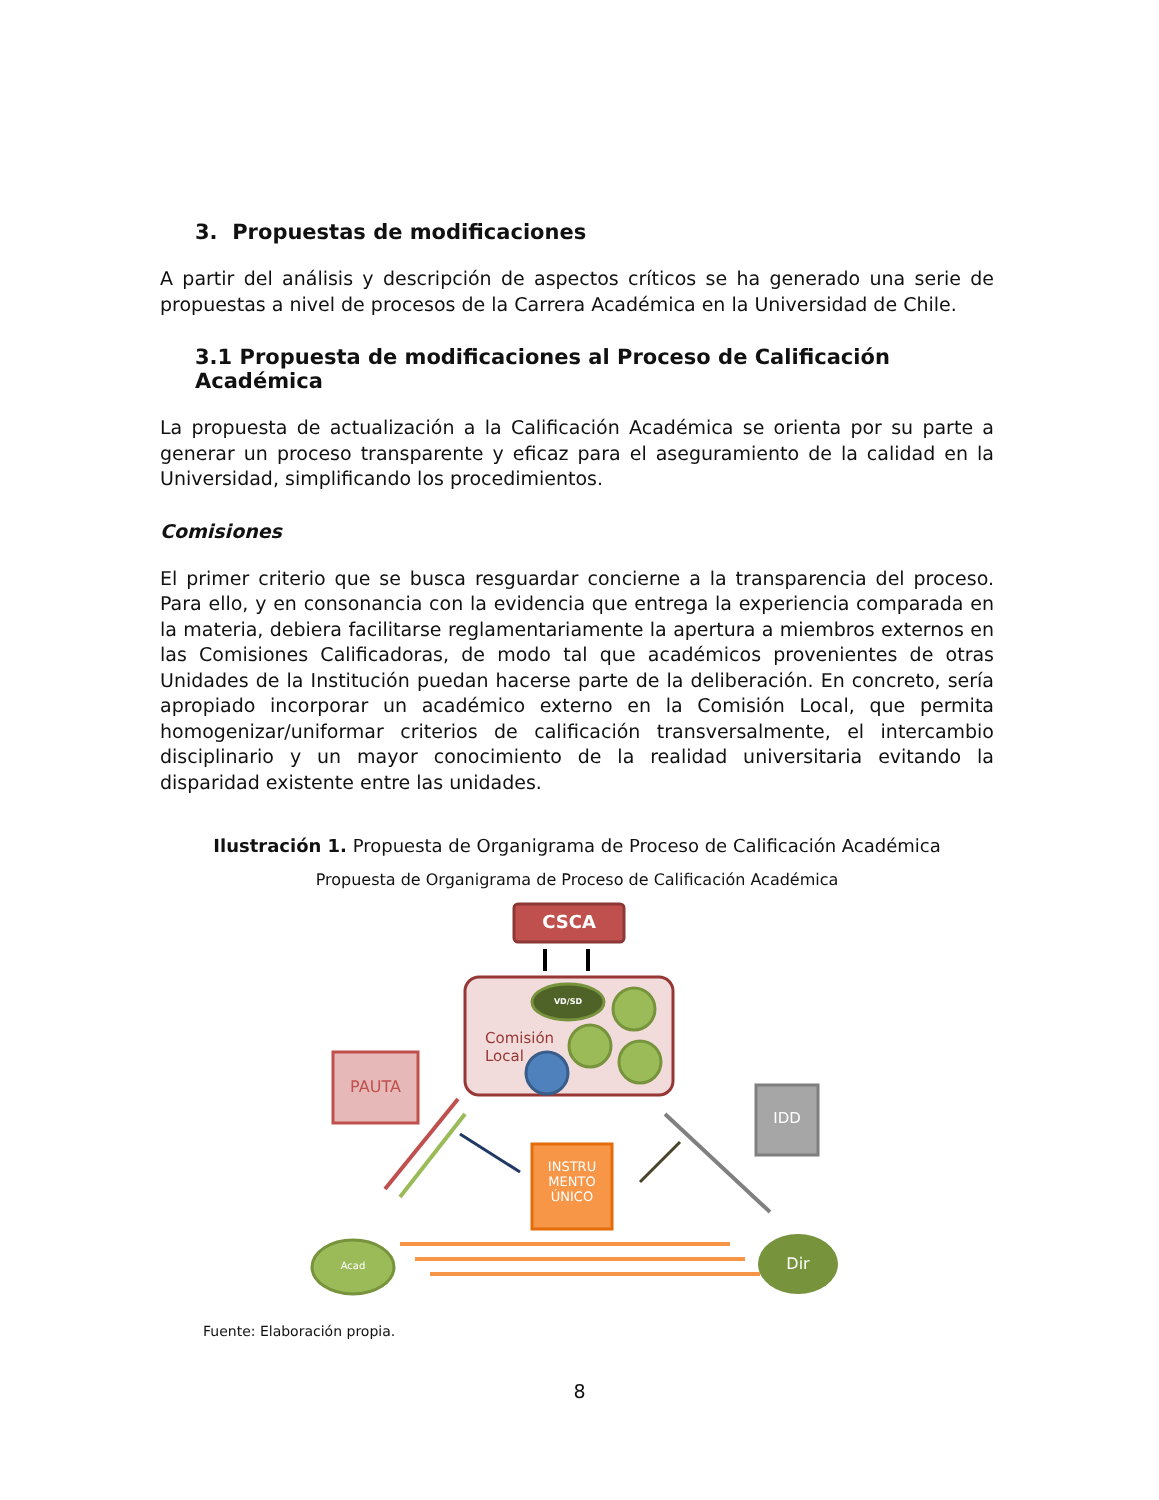3. Propuestas de modificaciones
A partir del análisis y descripción de aspectos críticos se ha generado una serie de propuestas a nivel de procesos de la Carrera Académica en la Universidad de Chile.
3.1 Propuesta de modificaciones al Proceso de Calificación Académica
La propuesta de actualización a la Calificación Académica se orienta por su parte a generar un proceso transparente y eficaz para el aseguramiento de la calidad en la Universidad, simplificando los procedimientos.
Comisiones
El primer criterio que se busca resguardar concierne a la transparencia del proceso. Para ello, y en consonancia con la evidencia que entrega la experiencia comparada en la materia, debiera facilitarse reglamentariamente la apertura a miembros externos en las Comisiones Calificadoras, de modo tal que académicos provenientes de otras Unidades de la Institución puedan hacerse parte de la deliberación. En concreto, sería apropiado incorporar un académico externo en la Comisión Local, que permita homogenizar/uniformar criterios de calificación transversalmente, el intercambio disciplinario y un mayor conocimiento de la realidad universitaria evitando la disparidad existente entre las unidades.
Ilustración 1. Propuesta de Organigrama de Proceso de Calificación Académica
Propuesta de Organigrama de Proceso de Calificación Académica
CSCA
VD/SD
Comisión
Local
PAUTA
IDD
INSTRU
MENTO
ÚNICO
Acad Dir
Fuente: Elaboración propia.
8